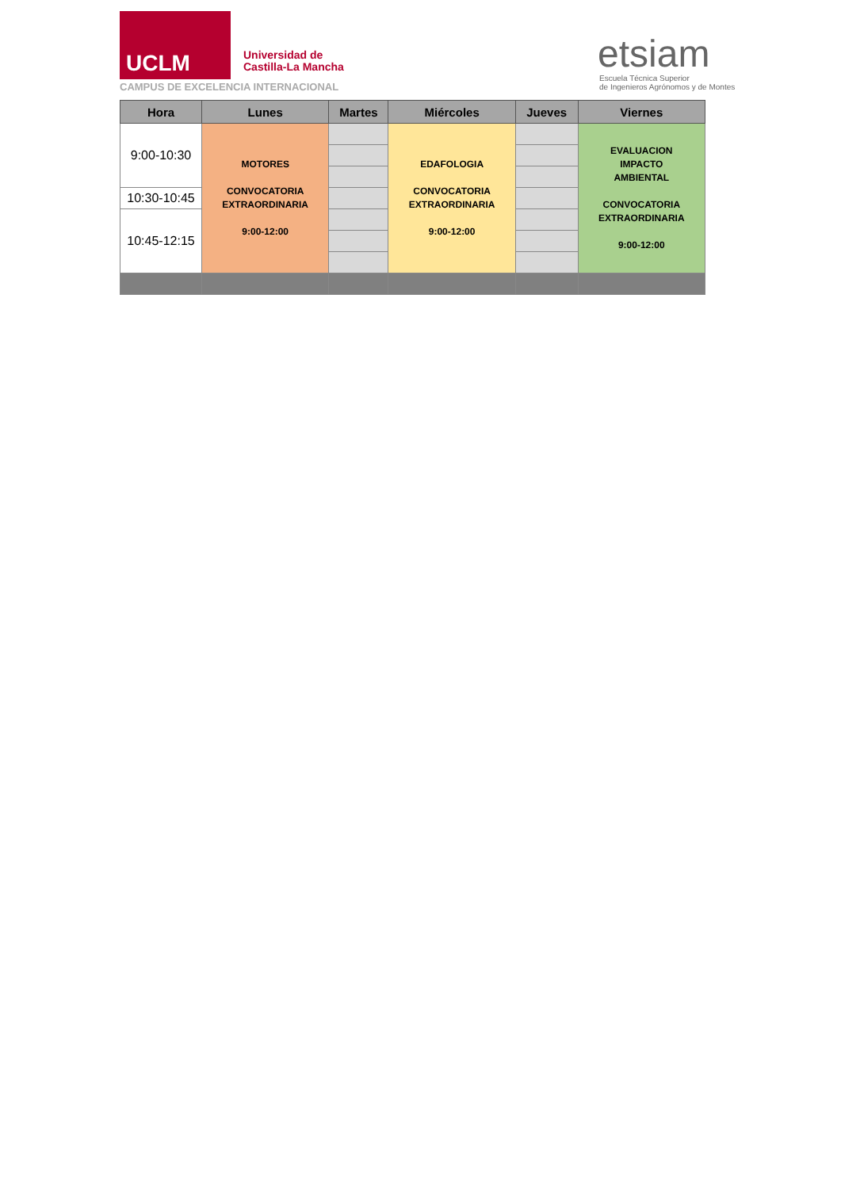UCLM
Universidad de
Castilla-La Mancha
CAMPUS DE EXCELENCIA INTERNACIONAL
etsiam
Escuela Técnica Superior
de Ingenieros Agrónomos y de Montes
| Hora | Lunes | Martes | Miércoles | Jueves | Viernes |
| --- | --- | --- | --- | --- | --- |
| 9:00-10:30 | MOTORES CONVOCATORIA EXTRAORDINARIA 9:00-12:00 | | EDAFOLOGIA CONVOCATORIA EXTRAORDINARIA 9:00-12:00 | | EVALUACION IMPACTO AMBIENTAL CONVOCATORIA EXTRAORDINARIA 9:00-12:00 |
| 10:30-10:45 | | | | | |
| 10:45-12:15 | | | | | |